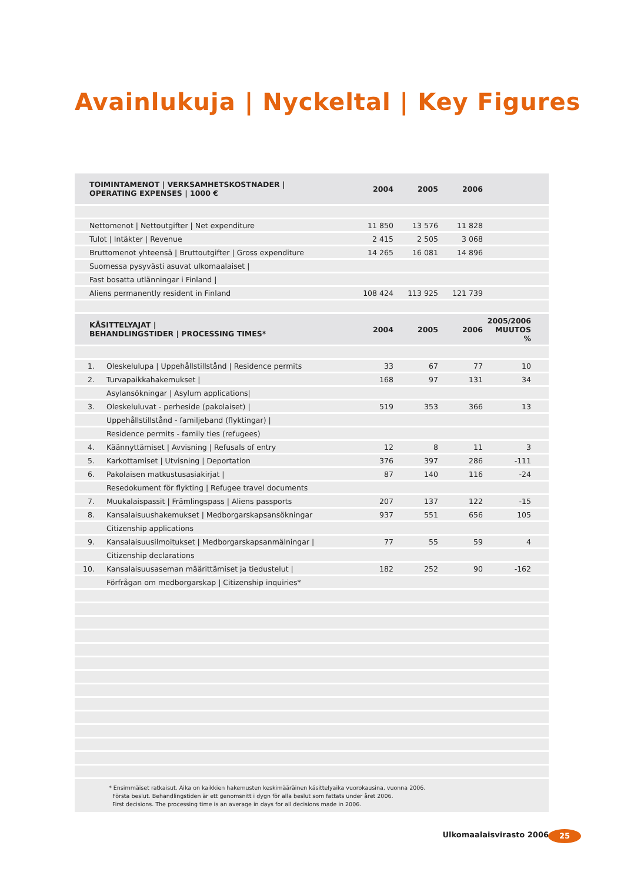Avainlukuja | Nyckeltal | Key Figures
| TOIMINTAMENOT / VERKSAMHETSKOSTNADER / OPERATING EXPENSES / 1000 € | | 2004 | 2005 | 2006 | |
| --- | --- | --- | --- | --- | --- |
| Nettomenot / Nettoutgifter / Net expenditure | | 11 850 | 13 576 | 11 828 | |
| Tulot / Intäkter / Revenue | | 2 415 | 2 505 | 3 068 | |
| Bruttomenot yhteensä / Bruttoutgifter / Gross expenditure | | 14 265 | 16 081 | 14 896 | |
| Suomessa pysyvästi asuvat ulkomaalaiset / | | | | | |
| Fast bosatta utlänningar i Finland / | | | | | |
| Aliens permanently resident in Finland | | 108 424 | 113 925 | 121 739 | |
| KÄSITTELYAJAT / BEHANDLINGSTIDER / PROCESSING TIMES* | | 2004 | 2005 | 2006 | 2005/2006 MUUTOS % |
| 1. | Oleskelulupa / Uppehållstillstånd / Residence permits | 33 | 67 | 77 | 10 |
| 2. | Turvapaikkahakemukset / | 168 | 97 | 131 | 34 |
| | Asylansökningar / Asylum applications/ | | | | |
| 3. | Oleskeluluvat - perheside (pakolaiset) / | 519 | 353 | 366 | 13 |
| | Uppehållstillstånd - familjeband (flyktingar) / | | | | |
| | Residence permits - family ties (refugees) | | | | |
| 4. | Käännyttämiset / Avvisning / Refusals of entry | 12 | 8 | 11 | 3 |
| 5. | Karkottamiset / Utvisning / Deportation | 376 | 397 | 286 | -111 |
| 6. | Pakolaisen matkustusasiakirjat / | 87 | 140 | 116 | -24 |
| | Resedokument för flykting / Refugee travel documents | | | | |
| 7. | Muukalaispassit / Främlingspass / Aliens passports | 207 | 137 | 122 | -15 |
| 8. | Kansalaisuushakemukset / Medborgarskapsansökningar | 937 | 551 | 656 | 105 |
| | Citizenship applications | | | | |
| 9. | Kansalaisuusilmoitukset / Medborgarskapsanmälningar / | 77 | 55 | 59 | 4 |
| | Citizenship declarations | | | | |
| 10. | Kansalaisuusaseman määrittämiset ja tiedustelut / | 182 | 252 | 90 | -162 |
| | Förfrågan om medborgarskap / Citizenship inquiries* | | | | |
| * Ensimmäiset ratkaisut. Aika on kaikkien hakemusten keskimääräinen käsittelyaika vuorokausina, vuonna 2006. Första beslut. Behandlingstiden är ett genomsnitt i dygn för alla beslut som fattats under året 2006. First decisions. The processing time is an average in days for all decisions made in 2006. | | | | | |
Ulkomaalaisvirasto 2006 25